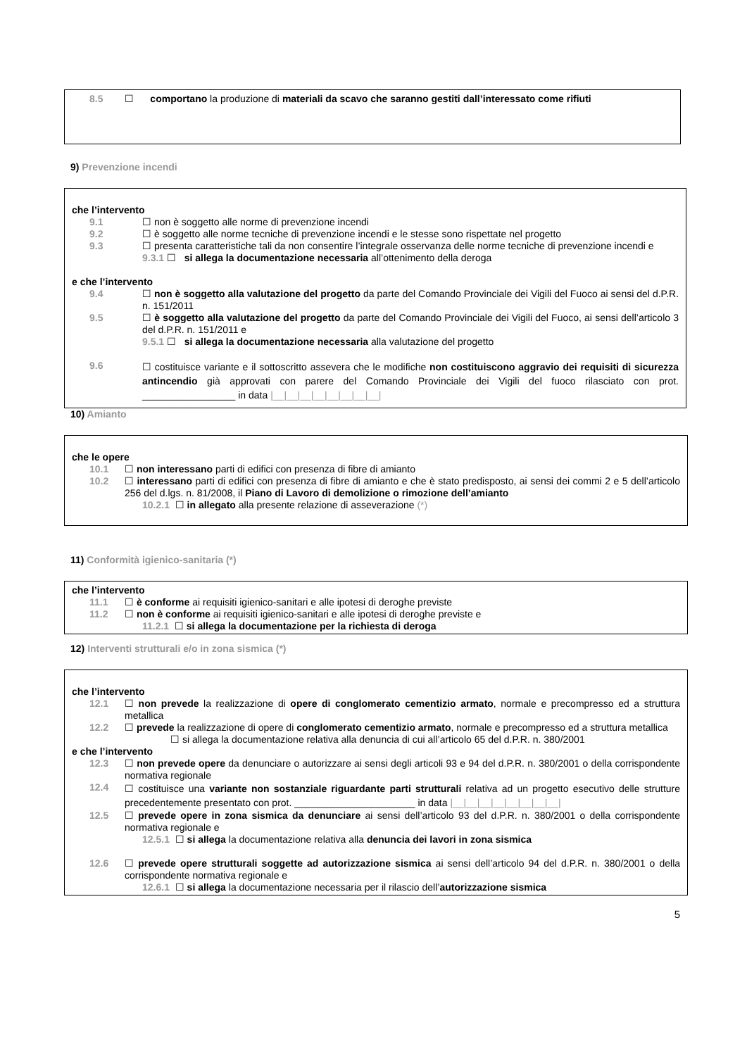8.5 ☐ comportano la produzione di materiali da scavo che saranno gestiti dall’interessato come rifiuti
9) Prevenzione incendi
che l’intervento
9.1 ☐ non è soggetto alle norme di prevenzione incendi
9.2 ☐ è soggetto alle norme tecniche di prevenzione incendi e le stesse sono rispettate nel progetto
9.3 ☐ presenta caratteristiche tali da non consentire l’integrale osservanza delle norme tecniche di prevenzione incendi e
9.3.1 ☐ si allega la documentazione necessaria all’ottenimento della deroga
e che l’intervento
9.4 ☐ non è soggetto alla valutazione del progetto da parte del Comando Provinciale dei Vigili del Fuoco ai sensi del d.P.R. n. 151/2011
9.5 ☐ è soggetto alla valutazione del progetto da parte del Comando Provinciale dei Vigili del Fuoco, ai sensi dell’articolo 3 del d.P.R. n. 151/2011 e
9.5.1 ☐ si allega la documentazione necessaria alla valutazione del progetto
9.6 ☐ costituisce variante e il sottoscritto assevera che le modifiche non costituiscono aggravio dei requisiti di sicurezza antincendio già approvati con parere del Comando Provinciale dei Vigili del fuoco rilasciato con prot. _________________ in data |__|__|__|__|__|__|__|__|
10) Amianto
che le opere
10.1 ☐ non interessano parti di edifici con presenza di fibre di amianto
10.2 ☐ interessano parti di edifici con presenza di fibre di amianto e che è stato predisposto, ai sensi dei commi 2 e 5 dell’articolo 256 del d.lgs. n. 81/2008, il Piano di Lavoro di demolizione o rimozione dell’amianto
10.2.1 ☐ in allegato alla presente relazione di asseverazione (*)
11) Conformità igienico-sanitaria (*)
che l’intervento
11.1 ☐ è conforme ai requisiti igienico-sanitari e alle ipotesi di deroghe previste
11.2 ☐ non è conforme ai requisiti igienico-sanitari e alle ipotesi di deroghe previste e
11.2.1 ☐ si allega la documentazione per la richiesta di deroga
12) Interventi strutturali e/o in zona sismica (*)
che l’intervento
12.1 ☐ non prevede la realizzazione di opere di conglomerato cementizio armato, normale e precompresso ed a struttura metallica
12.2 ☐ prevede la realizzazione di opere di conglomerato cementizio armato, normale e precompresso ed a struttura metallica
☐ si allega la documentazione relativa alla denuncia di cui all’articolo 65 del d.P.R. n. 380/2001
e che l’intervento
12.3 ☐ non prevede opere da denunciare o autorizzare ai sensi degli articoli 93 e 94 del d.P.R. n. 380/2001 o della corrispondente normativa regionale
12.4 ☐ costituisce una variante non sostanziale riguardante parti strutturali relativa ad un progetto esecutivo delle strutture precedentemente presentato con prot. ______________________ in data |__|__|__|__|__|__|__|__|
12.5 ☐ prevede opere in zona sismica da denunciare ai sensi dell’articolo 93 del d.P.R. n. 380/2001 o della corrispondente normativa regionale e
12.5.1 ☐ si allega la documentazione relativa alla denuncia dei lavori in zona sismica
12.6 ☐ prevede opere strutturali soggette ad autorizzazione sismica ai sensi dell’articolo 94 del d.P.R. n. 380/2001 o della corrispondente normativa regionale e
12.6.1 ☐ si allega la documentazione necessaria per il rilascio dell’autorizzazione sismica
5